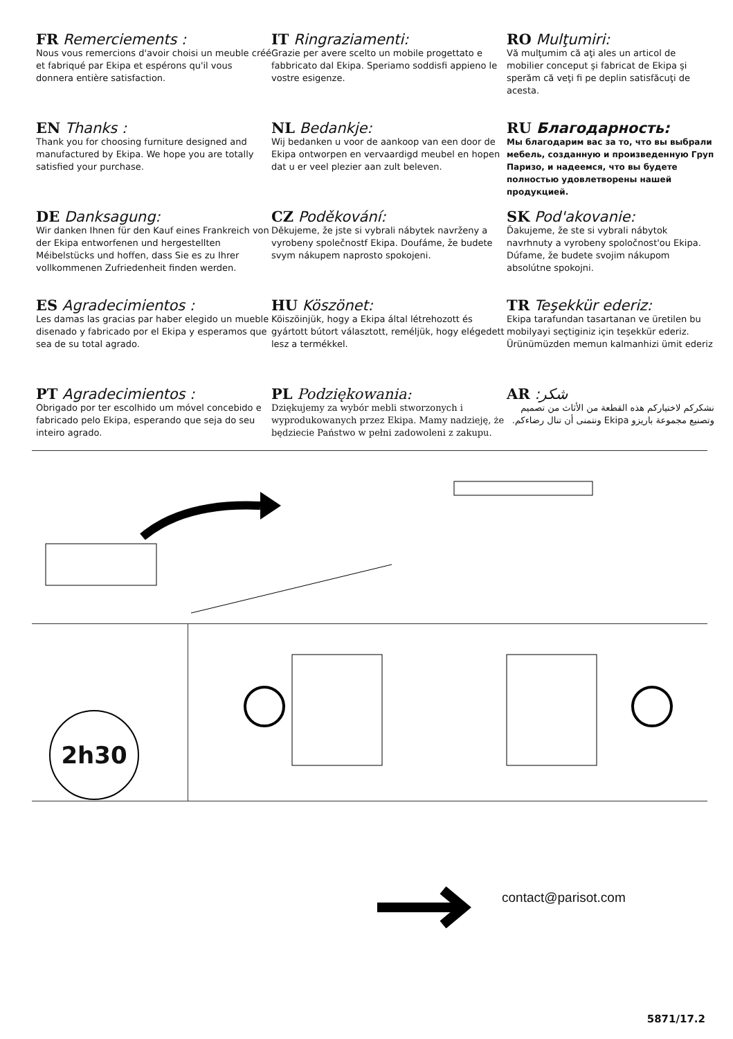FR Remerciements :
Nous vous remercions d'avoir choisi un meuble créé et fabriqué par Ekipa et espérons qu'il vous donnera entière satisfaction.
IT Ringraziamenti:
Grazie per avere scelto un mobile progettato e fabbricato dal Ekipa. Speriamo soddisfi appieno le vostre esigenze.
RO Mulţumiri:
Vă mulţumim că aţi ales un articol de mobilier conceput şi fabricat de Ekipa şi sperăm că veţi fi pe deplin satisfăcuţi de acesta.
EN Thanks :
Thank you for choosing furniture designed and manufactured by Ekipa. We hope you are totally satisfied your purchase.
NL Bedankje:
Wij bedanken u voor de aankoop van een door de Ekipa ontworpen en vervaardigd meubel en hopen dat u er veel plezier aan zult beleven.
RU Благодарность:
Мы благодарим вас за то, что вы выбрали мебель, созданную и произведенную Груп Паризо, и надеемся, что вы будете полностью удовлетворены нашей продукцией.
DE Danksagung:
Wir danken Ihnen für den Kauf eines Frankreich von der Ekipa entworfenen und hergestellten Méibelstücks und hoffen, dass Sie es zu Ihrer vollkommenen Zufriedenheit finden werden.
CZ Poděkování:
Děkujeme, že jste si vybrali nábytek navrženy a vyrobeny společnostf Ekipa. Doufáme, že budete svym nákupem naprosto spokojeni.
SK Pod'akovanie:
Ďakujeme, že ste si vybrali nábytok navrhnuty a vyrobeny spoločnost'ou Ekipa. Dúfame, že budete svojim nákupom absolútne spokojni.
ES Agradecimientos :
Les damas las gracias par haber elegido un mueble disenado y fabricado por el Ekipa y esperamos que sea de su total agrado.
HU Köszönet:
Köiszöinjük, hogy a Ekipa által létrehozott és gyártott bútort választott, reméljük, hogy elégedett lesz a termékkel.
TR Teşekkür ederiz:
Ekipa tarafundan tasartanan ve üretilen bu mobilyayi seçtiginiz için teşekkür ederiz. Ürünümüzden memun kalmanhizi ümit ederiz
PT Agradecimientos :
Obrigado por ter escolhido um móvel concebido e fabricado pelo Ekipa, esperando que seja do seu inteiro agrado.
PL Podziękowania:
Dziękujemy za wybór mebli stworzonych i wyprodukowanych przez Ekipa. Mamy nadzieję, że będziecie Państwo w pełni zadowoleni z zakupu.
AR :شكر
نشكركم لاختياركم هذه القطعة من الأثاث من تصميم وتصنيع مجموعة باريزو Ekipa ونتمنى أن تنال رضاءكم.
2h30
contact@parisot.com
5871/17.2